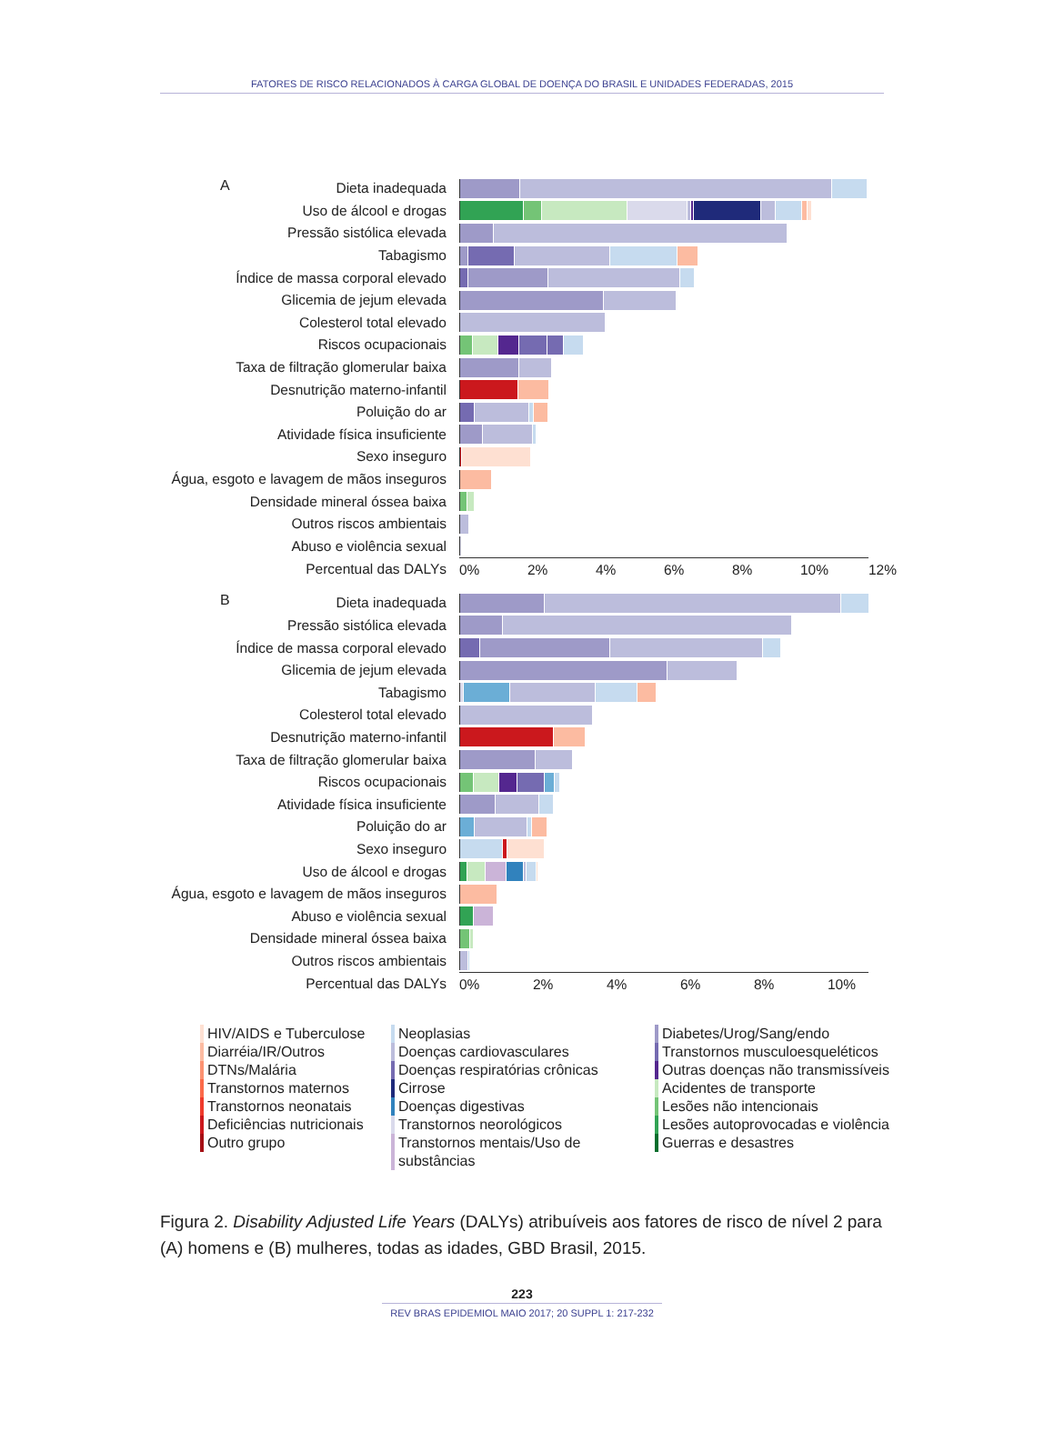FATORES DE RISCO RELACIONADOS À CARGA GLOBAL DE DOENÇA DO BRASIL E UNIDADES FEDERADAS, 2015
A
Dieta inadequada
Uso de álcool e drogas
Pressão sistólica elevada
Tabagismo
Índice de massa corporal elevado
Glicemia de jejum elevada
Colesterol total elevado
Riscos ocupacionais
Taxa de filtração glomerular baixa
Desnutrição materno-infantil
Poluição do ar
Atividade física insuficiente
Sexo inseguro
Água, esgoto e lavagem de mãos inseguros
Densidade mineral óssea baixa
Outros riscos ambientais
Abuso e violência sexual
Percentual das DALYs 0% 2% 4% 6% 8% 10% 12%
B
Dieta inadequada
Pressão sistólica elevada
Índice de massa corporal elevado
Glicemia de jejum elevada
Tabagismo
Colesterol total elevado
Desnutrição materno-infantil
Taxa de filtração glomerular baixa
Riscos ocupacionais
Atividade física insuficiente
Poluição do ar
Sexo inseguro
Uso de álcool e drogas
Água, esgoto e lavagem de mãos inseguros
Abuso e violência sexual
Densidade mineral óssea baixa
Outros riscos ambientais
Percentual das DALYs 0% 2% 4% 6% 8% 10%
HIV/AIDS e Tuberculose
Diarréia/IR/Outros
DTNs/Malária
Transtornos maternos
Transtornos neonatais
Deficiências nutricionais
Outro grupo
Neoplasias
Doenças cardiovasculares
Doenças respiratórias crônicas
Cirrose
Doenças digestivas
Transtornos neorológicos
Transtornos mentais/Uso de substâncias
Diabetes/Urog/Sang/endo
Transtornos musculoesqueléticos
Outras doenças não transmissíveis
Acidentes de transporte
Lesões não intencionais
Lesões autoprovocadas e violência
Guerras e desastres
Figura 2. Disability Adjusted Life Years (DALYs) atribuíveis aos fatores de risco de nível 2 para (A) homens e (B) mulheres, todas as idades, GBD Brasil, 2015.
223
REV BRAS EPIDEMIOL MAIO 2017; 20 SUPPL 1: 217-232